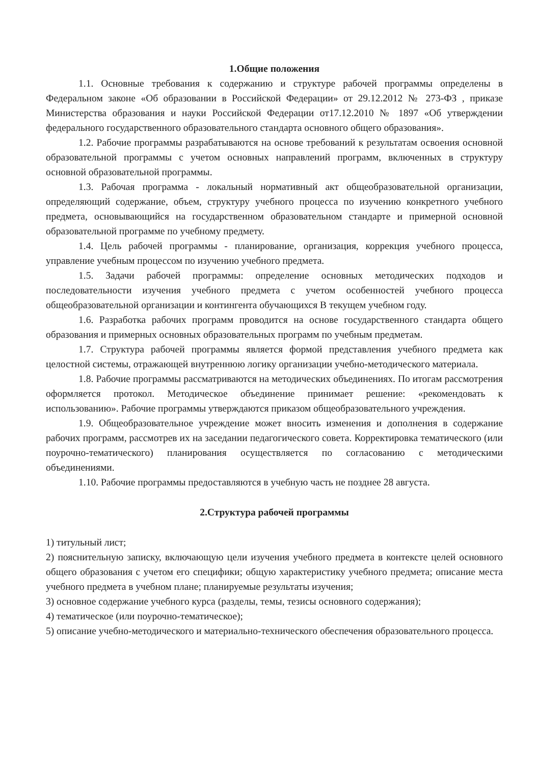1.Общие положения
1.1. Основные требования к содержанию и структуре рабочей программы определены в Федеральном законе «Об образовании в Российской Федерации» от 29.12.2012 № 273-ФЗ , приказе Министерства образования и науки Российской Федерации от17.12.2010 № 1897 «Об утверждении федерального государственного образовательного стандарта основного общего образования».
1.2. Рабочие программы разрабатываются на основе требований к результатам освоения основной образовательной программы с учетом основных направлений программ, включенных в структуру основной образовательной программы.
1.3. Рабочая программа - локальный нормативный акт общеобразовательной организации, определяющий содержание, объем, структуру учебного процесса по изучению конкретного учебного предмета, основывающийся на государственном образовательном стандарте и примерной основной образовательной программе по учебному предмету.
1.4. Цель рабочей программы - планирование, организация, коррекция учебного процесса, управление учебным процессом по изучению учебного предмета.
1.5. Задачи рабочей программы: определение основных методических подходов и последовательности изучения учебного предмета с учетом особенностей учебного процесса общеобразовательной организации и контингента обучающихся В текущем учебном году.
1.6. Разработка рабочих программ проводится на основе государственного стандарта общего образования и примерных основных образовательных программ по учебным предметам.
1.7. Структура рабочей программы является формой представления учебного предмета как целостной системы, отражающей внутреннюю логику организации учебно-методического материала.
1.8. Рабочие программы рассматриваются на методических объединениях. По итогам рассмотрения оформляется протокол. Методическое объединение принимает решение: «рекомендовать к использованию». Рабочие программы утверждаются приказом общеобразовательного учреждения.
1.9. Общеобразовательное учреждение может вносить изменения и дополнения в содержание рабочих программ, рассмотрев их на заседании педагогического совета. Корректировка тематического (или поурочно-тематического) планирования осуществляется по согласованию с методическими объединениями.
1.10. Рабочие программы предоставляются в учебную часть не позднее 28 августа.
2.Структура рабочей программы
1) титульный лист;
2) пояснительную записку, включающую цели изучения учебного предмета в контексте целей основного общего образования с учетом его специфики; общую характеристику учебного предмета; описание места учебного предмета в учебном плане; планируемые результаты изучения;
3) основное содержание учебного курса (разделы, темы, тезисы основного содержания);
4) тематическое (или поурочно-тематическое);
5) описание учебно-методического и материально-технического обеспечения образовательного процесса.